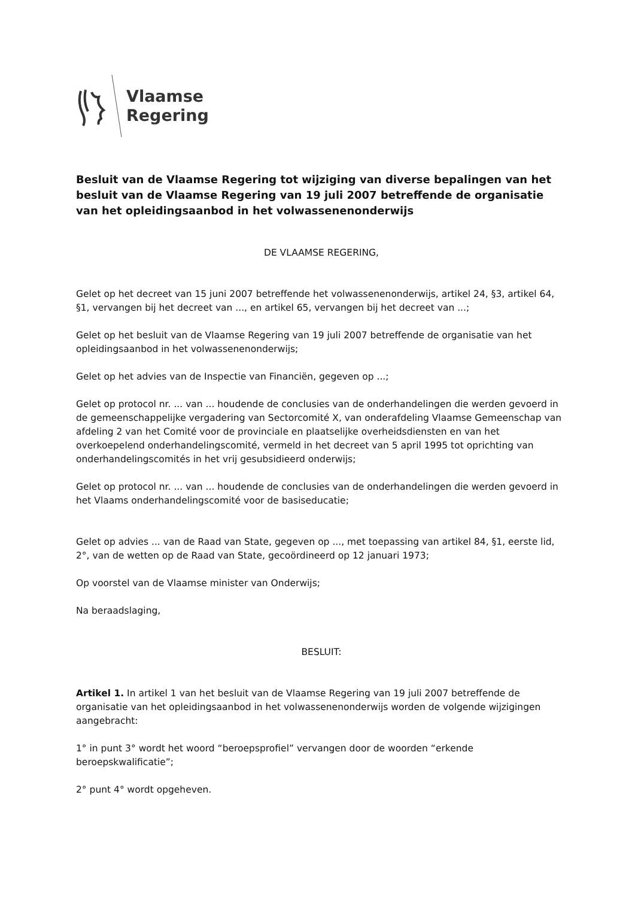Vlaamse
Regering
Besluit van de Vlaamse Regering tot wijziging van diverse bepalingen van het besluit van de Vlaamse Regering van 19 juli 2007 betreffende de organisatie van het opleidingsaanbod in het volwassenenonderwijs
DE VLAAMSE REGERING,
Gelet op het decreet van 15 juni 2007 betreffende het volwassenenonderwijs, artikel 24, §3, artikel 64, §1, vervangen bij het decreet van ..., en artikel 65, vervangen bij het decreet van ...;
Gelet op het besluit van de Vlaamse Regering van 19 juli 2007 betreffende de organisatie van het opleidingsaanbod in het volwassenenonderwijs;
Gelet op het advies van de Inspectie van Financiën, gegeven op ...;
Gelet op protocol nr. ... van ... houdende de conclusies van de onderhandelingen die werden gevoerd in de gemeenschappelijke vergadering van Sectorcomité X, van onderafdeling Vlaamse Gemeenschap van afdeling 2 van het Comité voor de provinciale en plaatselijke overheidsdiensten en van het overkoepelend onderhandelingscomité, vermeld in het decreet van 5 april 1995 tot oprichting van onderhandelingscomités in het vrij gesubsidieerd onderwijs;
Gelet op protocol nr. ... van ... houdende de conclusies van de onderhandelingen die werden gevoerd in het Vlaams onderhandelingscomité voor de basiseducatie;
Gelet op advies ... van de Raad van State, gegeven op ..., met toepassing van artikel 84, §1, eerste lid, 2°, van de wetten op de Raad van State, gecoördineerd op 12 januari 1973;
Op voorstel van de Vlaamse minister van Onderwijs;
Na beraadslaging,
BESLUIT:
Artikel 1. In artikel 1 van het besluit van de Vlaamse Regering van 19 juli 2007 betreffende de organisatie van het opleidingsaanbod in het volwassenenonderwijs worden de volgende wijzigingen aangebracht:
1° in punt 3° wordt het woord “beroepsprofiel” vervangen door de woorden “erkende beroepskwalificatie”;
2° punt 4° wordt opgeheven.